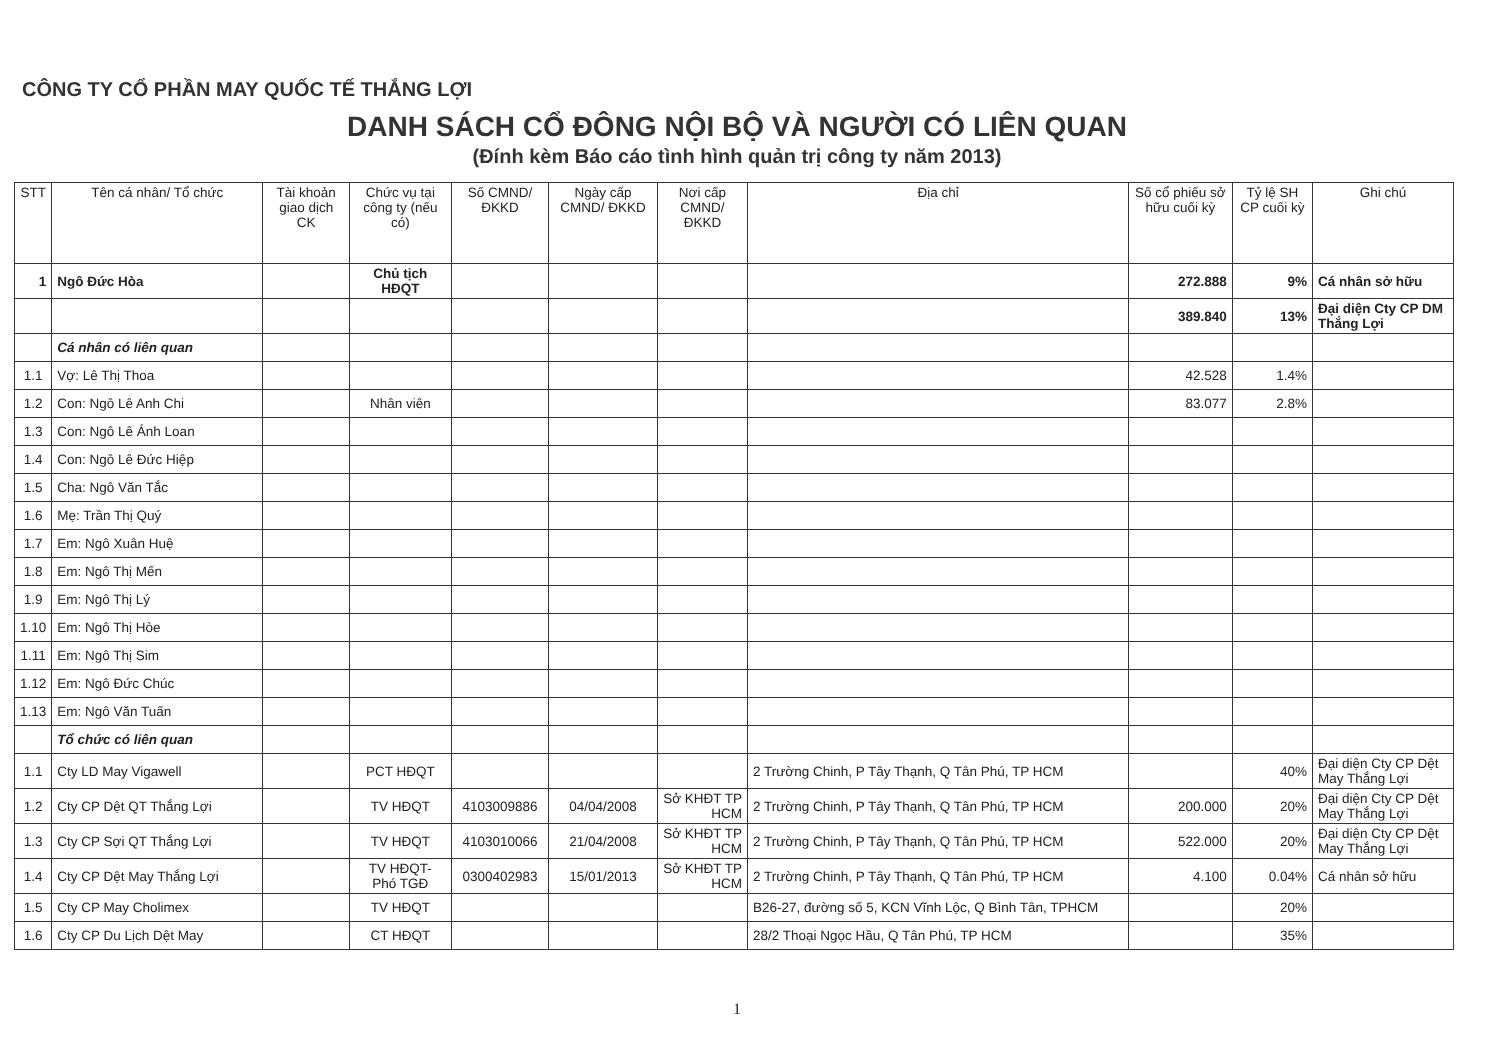CÔNG TY CỔ PHẦN MAY QUỐC TẾ THẮNG LỢI
DANH SÁCH CỔ ĐÔNG NỘI BỘ VÀ NGƯỜI CÓ LIÊN QUAN
(Đính kèm Báo cáo tình hình quản trị công ty năm 2013)
| STT | Tên cá nhân/ Tổ chức | Tài khoản giao dịch CK | Chức vụ tại công ty (nếu có) | Số CMND/ ĐKKD | Ngày cấp CMND/ ĐKKD | Nơi cấp CMND/ ĐKKD | Địa chỉ | Số cổ phiếu sở hữu cuối kỳ | Tỷ lệ SH CP cuối kỳ | Ghi chú |
| --- | --- | --- | --- | --- | --- | --- | --- | --- | --- | --- |
| 1 | Ngô Đức Hòa | | Chủ tịch HĐQT | | | | | 272.888 | 9% | Cá nhân sở hữu |
| | | | | | | | | 389.840 | 13% | Đại diện Cty CP DM Thắng Lợi |
| | Cá nhân có liên quan | | | | | | | | | |
| 1.1 | Vợ: Lê Thị Thoa | | | | | | | 42.528 | 1.4% | |
| 1.2 | Con: Ngô Lê Anh Chi | | Nhân viên | | | | | 83.077 | 2.8% | |
| 1.3 | Con: Ngô Lê Ánh Loan | | | | | | | | | |
| 1.4 | Con: Ngô Lê Đức Hiệp | | | | | | | | | |
| 1.5 | Cha: Ngô Văn Tắc | | | | | | | | | |
| 1.6 | Mẹ: Trần Thị Quý | | | | | | | | | |
| 1.7 | Em: Ngô Xuân Huệ | | | | | | | | | |
| 1.8 | Em: Ngô Thị Mến | | | | | | | | | |
| 1.9 | Em: Ngô Thị Lý | | | | | | | | | |
| 1.10 | Em: Ngô Thị Hòe | | | | | | | | | |
| 1.11 | Em: Ngô Thị Sim | | | | | | | | | |
| 1.12 | Em: Ngô Đức Chúc | | | | | | | | | |
| 1.13 | Em: Ngô Văn Tuấn | | | | | | | | | |
| | Tổ chức có liên quan | | | | | | | | | |
| 1.1 | Cty LD May Vigawell | | PCT HĐQT | | | | 2 Trường Chinh, P Tây Thạnh, Q Tân Phú, TP HCM | | 40% | Đại diện Cty CP Dệt May Thắng Lợi |
| 1.2 | Cty CP Dệt QT Thắng Lợi | | TV HĐQT | 4103009886 | 04/04/2008 | Sở KHĐT TP HCM | 2 Trường Chinh, P Tây Thạnh, Q Tân Phú, TP HCM | 200.000 | 20% | Đại diện Cty CP Dệt May Thắng Lợi |
| 1.3 | Cty CP Sợi QT Thắng Lợi | | TV HĐQT | 4103010066 | 21/04/2008 | Sở KHĐT TP HCM | 2 Trường Chinh, P Tây Thạnh, Q Tân Phú, TP HCM | 522.000 | 20% | Đại diện Cty CP Dệt May Thắng Lợi |
| 1.4 | Cty CP Dệt May Thắng Lợi | | TV HĐQT- Phó TGĐ | 0300402983 | 15/01/2013 | Sở KHĐT TP HCM | 2 Trường Chinh, P Tây Thạnh, Q Tân Phú, TP HCM | 4.100 | 0.04% | Cá nhân sở hữu |
| 1.5 | Cty CP May Cholimex | | TV HĐQT | | | | B26-27, đường số 5, KCN Vĩnh Lộc, Q Bình Tân, TPHCM | | 20% | |
| 1.6 | Cty CP Du Lịch Dệt May | | CT HĐQT | | | | 28/2 Thoại Ngọc Hầu, Q Tân Phú, TP HCM | | 35% | |
1